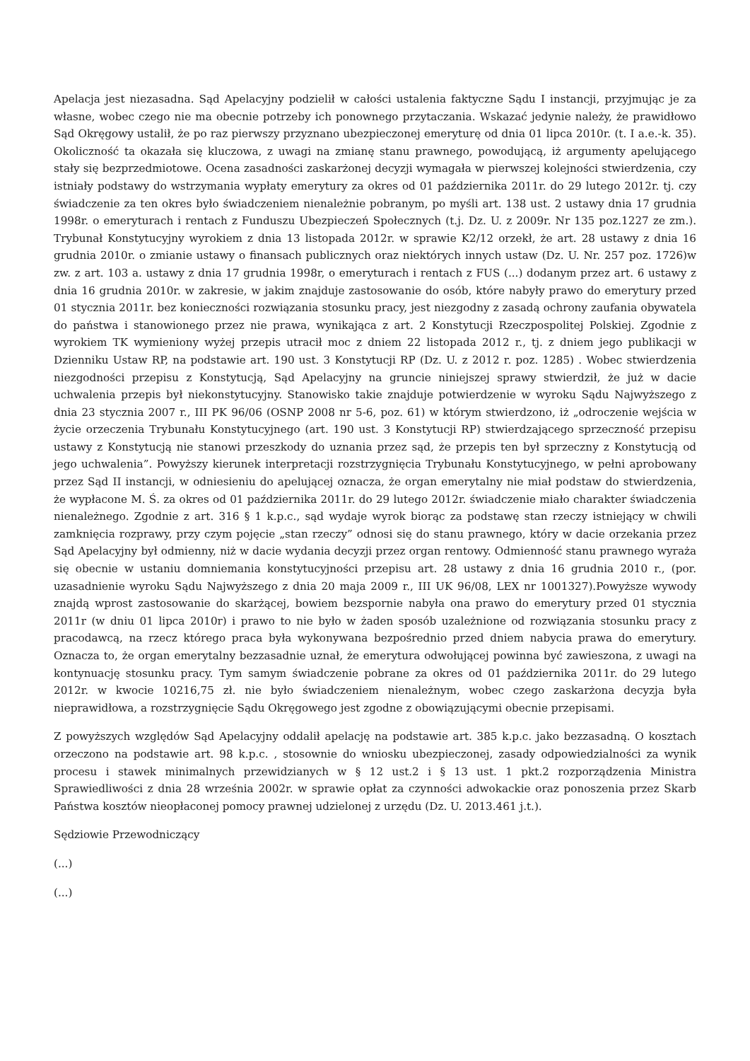Apelacja jest niezasadna. Sąd Apelacyjny podzielił w całości ustalenia faktyczne Sądu I instancji, przyjmując je za własne, wobec czego nie ma obecnie potrzeby ich ponownego przytaczania. Wskazać jedynie należy, że prawidłowo Sąd Okręgowy ustalił, że po raz pierwszy przyznano ubezpieczonej emeryturę od dnia 01 lipca 2010r. (t. I a.e.-k. 35). Okoliczność ta okazała się kluczowa, z uwagi na zmianę stanu prawnego, powodującą, iż argumenty apelującego stały się bezprzedmiotowe. Ocena zasadności zaskarżonej decyzji wymagała w pierwszej kolejności stwierdzenia, czy istniały podstawy do wstrzymania wypłaty emerytury za okres od 01 października 2011r. do 29 lutego 2012r. tj. czy świadczenie za ten okres było świadczeniem nienależnie pobranym, po myśli art. 138 ust. 2 ustawy dnia 17 grudnia 1998r. o emeryturach i rentach z Funduszu Ubezpieczeń Społecznych (t.j. Dz. U. z 2009r. Nr 135 poz.1227 ze zm.). Trybunał Konstytucyjny wyrokiem z dnia 13 listopada 2012r. w sprawie K2/12 orzekł, że art. 28 ustawy z dnia 16 grudnia 2010r. o zmianie ustawy o finansach publicznych oraz niektórych innych ustaw (Dz. U. Nr. 257 poz. 1726)w zw. z art. 103 a. ustawy z dnia 17 grudnia 1998r, o emeryturach i rentach z FUS (...) dodanym przez art. 6 ustawy z dnia 16 grudnia 2010r. w zakresie, w jakim znajduje zastosowanie do osób, które nabyły prawo do emerytury przed 01 stycznia 2011r. bez konieczności rozwiązania stosunku pracy, jest niezgodny z zasadą ochrony zaufania obywatela do państwa i stanowionego przez nie prawa, wynikająca z art. 2 Konstytucji Rzeczpospolitej Polskiej. Zgodnie z wyrokiem TK wymieniony wyżej przepis utracił moc z dniem 22 listopada 2012 r., tj. z dniem jego publikacji w Dzienniku Ustaw RP, na podstawie art. 190 ust. 3 Konstytucji RP (Dz. U. z 2012 r. poz. 1285) . Wobec stwierdzenia niezgodności przepisu z Konstytucją, Sąd Apelacyjny na gruncie niniejszej sprawy stwierdził, że już w dacie uchwalenia przepis był niekonstytucyjny. Stanowisko takie znajduje potwierdzenie w wyroku Sądu Najwyższego z dnia 23 stycznia 2007 r., III PK 96/06 (OSNP 2008 nr 5-6, poz. 61) w którym stwierdzono, iż „odroczenie wejścia w życie orzeczenia Trybunału Konstytucyjnego (art. 190 ust. 3 Konstytucji RP) stwierdzającego sprzeczność przepisu ustawy z Konstytucją nie stanowi przeszkody do uznania przez sąd, że przepis ten był sprzeczny z Konstytucją od jego uchwalenia”. Powyższy kierunek interpretacji rozstrzygnięcia Trybunału Konstytucyjnego, w pełni aprobowany przez Sąd II instancji, w odniesieniu do apelującej oznacza, że organ emerytalny nie miał podstaw do stwierdzenia, że wypłacone M. Ś. za okres od 01 października 2011r. do 29 lutego 2012r. świadczenie miało charakter świadczenia nienależnego. Zgodnie z art. 316 § 1 k.p.c., sąd wydaje wyrok biorąc za podstawę stan rzeczy istniejący w chwili zamknięcia rozprawy, przy czym pojęcie „stan rzeczy” odnosi się do stanu prawnego, który w dacie orzekania przez Sąd Apelacyjny był odmienny, niż w dacie wydania decyzji przez organ rentowy. Odmienność stanu prawnego wyraża się obecnie w ustaniu domniemania konstytucyjności przepisu art. 28 ustawy z dnia 16 grudnia 2010 r., (por. uzasadnienie wyroku Sądu Najwyższego z dnia 20 maja 2009 r., III UK 96/08, LEX nr 1001327).Powyższe wywody znajdą wprost zastosowanie do skarżącej, bowiem bezspornie nabyła ona prawo do emerytury przed 01 stycznia 2011r (w dniu 01 lipca 2010r) i prawo to nie było w żaden sposób uzależnione od rozwiązania stosunku pracy z pracodawcą, na rzecz którego praca była wykonywana bezpośrednio przed dniem nabycia prawa do emerytury. Oznacza to, że organ emerytalny bezzasadnie uznał, że emerytura odwołującej powinna być zawieszona, z uwagi na kontynuację stosunku pracy. Tym samym świadczenie pobrane za okres od 01 października 2011r. do 29 lutego 2012r. w kwocie 10216,75 zł. nie było świadczeniem nienależnym, wobec czego zaskarżona decyzja była nieprawidłowa, a rozstrzygnięcie Sądu Okręgowego jest zgodne z obowiązującymi obecnie przepisami.
Z powyższych względów Sąd Apelacyjny oddalił apelację na podstawie art. 385 k.p.c. jako bezzasadną. O kosztach orzeczono na podstawie art. 98 k.p.c. , stosownie do wniosku ubezpieczonej, zasady odpowiedzialności za wynik procesu i stawek minimalnych przewidzianych w § 12 ust.2 i § 13 ust. 1 pkt.2 rozporządzenia Ministra Sprawiedliwości z dnia 28 września 2002r. w sprawie opłat za czynności adwokackie oraz ponoszenia przez Skarb Państwa kosztów nieopłaconej pomocy prawnej udzielonej z urzędu (Dz. U. 2013.461 j.t.).
Sędziowie Przewodniczący
(...)
(...)